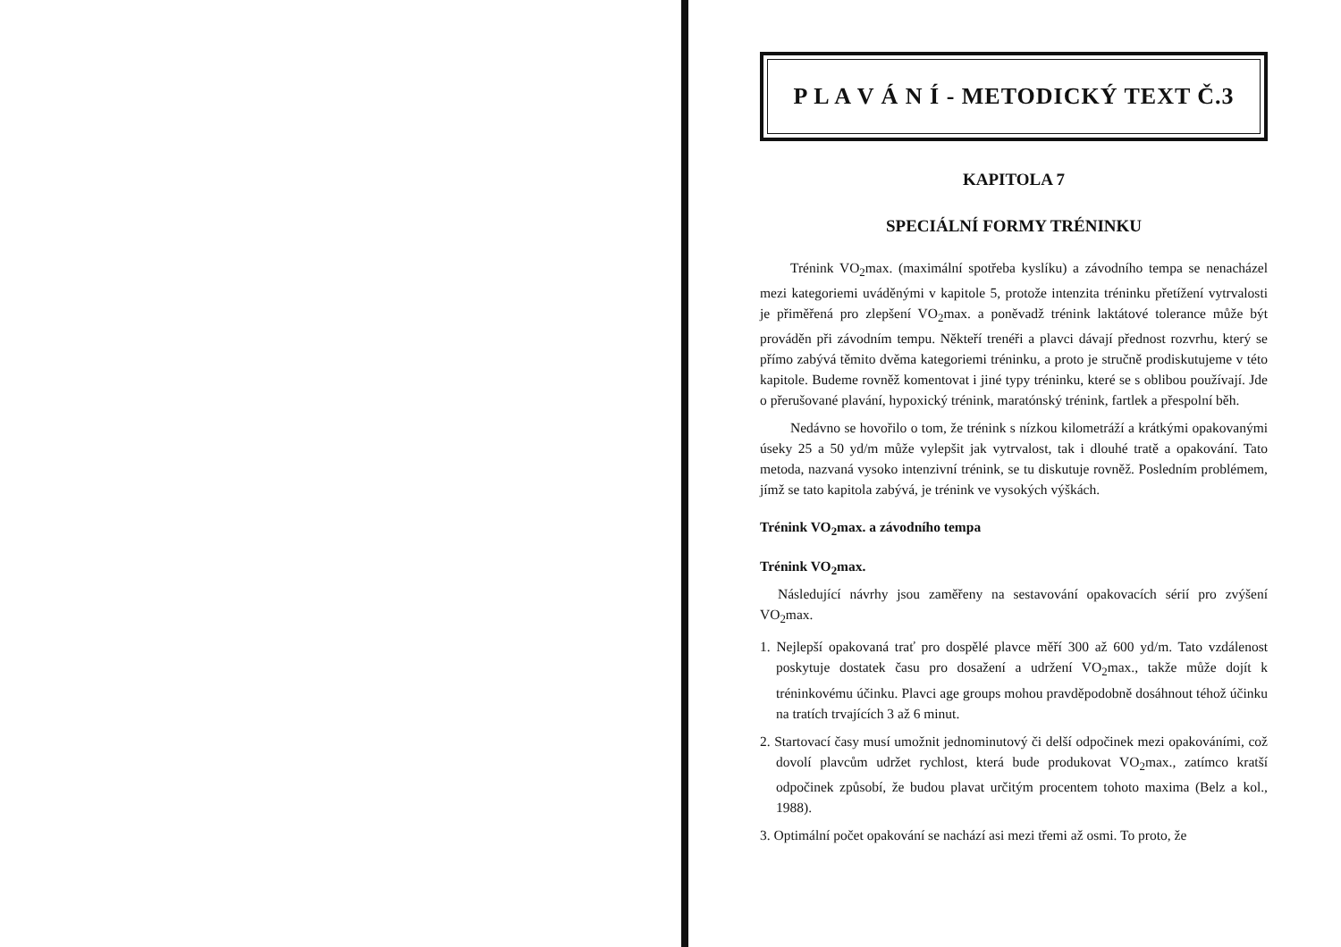P L A V Á N Í - METODICKÝ TEXT Č.3
KAPITOLA 7
SPECIÁLNÍ FORMY TRÉNINKU
Trénink VO<sub>2</sub>max. (maximální spotřeba kyslíku) a závodního tempa se nenacházel mezi kategoriemi uváděnými v kapitole 5, protože intenzita tréninku přetížení vytrvalosti je přiměřená pro zlepšení VO<sub>2</sub>max. a poněvadž trénink laktátové tolerance může být prováděn při závodním tempu. Někteří trenéři a plavci dávají přednost rozvrhu, který se přímo zabývá těmito dvěma kategoriemi tréninku, a proto je stručně prodiskutujeme v této kapitole. Budeme rovněž komentovat i jiné typy tréninku, které se s oblibou používají. Jde o přerušované plavání, hypoxický trénink, maratónský trénink, fartlek a přespolní běh.
Nedávno se hovořilo o tom, že trénink s nízkou kilometráží a krátkými opakovanými úseky 25 a 50 yd/m může vylepšit jak vytrvalost, tak i dlouhé tratě a opakování. Tato metoda, nazvaná vysoko intenzivní trénink, se tu diskutuje rovněž. Posledním problémem, jímž se tato kapitola zabývá, je trénink ve vysokých výškách.
Trénink VO<sub>2</sub>max. a závodního tempa
Trénink VO<sub>2</sub>max.
Následující návrhy jsou zaměřeny na sestavování opakovacích sérií pro zvýšení VO<sub>2</sub>max.
1. Nejlepší opakovaná trať pro dospělé plavce měří 300 až 600 yd/m. Tato vzdálenost poskytuje dostatek času pro dosažení a udržení VO<sub>2</sub>max., takže může dojít k tréninkovému účinku. Plavci age groups mohou pravděpodobně dosáhnout téhož účinku na tratích trvajících 3 až 6 minut.
2. Startovací časy musí umožnit jednominutový či delší odpočinek mezi opakováními, což dovolí plavcům udržet rychlost, která bude produkovat VO<sub>2</sub>max., zatímco kratší odpočinek způsobí, že budou plavat určitým procentem tohoto maxima (Belz a kol., 1988).
3. Optimální počet opakování se nachází asi mezi třemi až osmi. To proto, že